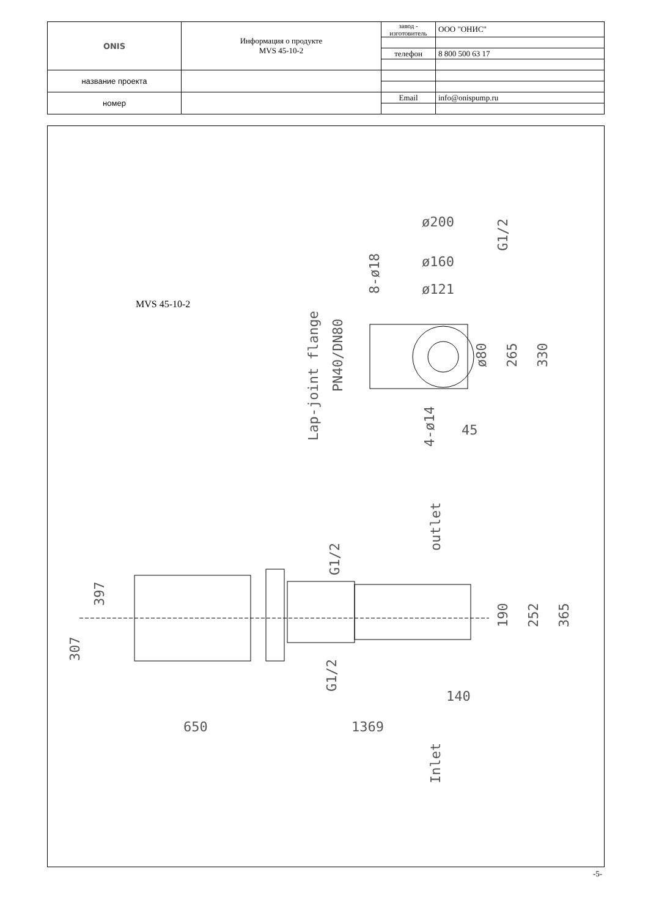| ONIS | Информация о продукте MVS 45-10-2 | завод - изготовитель | ООО "ОНИС" |
| | | телефон | 8 800 500 63 17 |
| название проекта | | | |
| номер | | Email | info@onispump.ru |
MVS 45-10-2
Lap-joint flange
PN40/DN80
ø200
ø160
ø121
265
330
ø80
8-ø18
G1/2
4-ø14
45
outlet
Inlet
397
307
G1/2
G1/2
190
252
365
140
650
1369
-5-